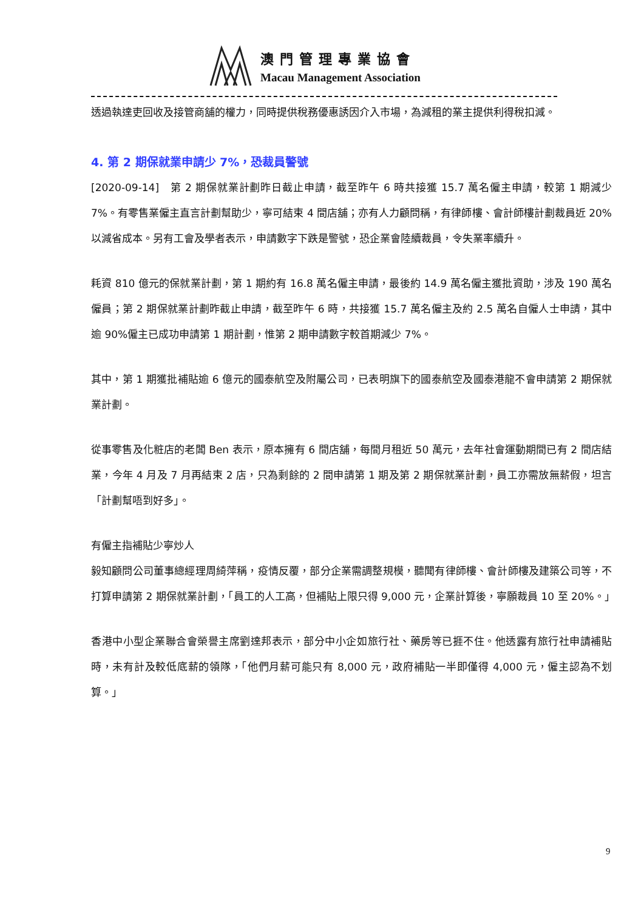澳門管理專業協會
Macau Management Association
透過執達吏回收及接管商舖的權力，同時提供稅務優惠誘因介入市場，為減租的業主提供利得稅扣減。
4. 第 2 期保就業申請少 7%，恐裁員警號
[2020-09-14]　第 2 期保就業計劃昨日截止申請，截至昨午 6 時共接獲 15.7 萬名僱主申請，較第 1 期減少 7%。有零售業僱主直言計劃幫助少，寧可結束 4 間店舖；亦有人力顧問稱，有律師樓、會計師樓計劃裁員近 20%以減省成本。另有工會及學者表示，申請數字下跌是警號，恐企業會陸續裁員，令失業率續升。
耗資 810 億元的保就業計劃，第 1 期約有 16.8 萬名僱主申請，最後約 14.9 萬名僱主獲批資助，涉及 190 萬名僱員；第 2 期保就業計劃昨截止申請，截至昨午 6 時，共接獲 15.7 萬名僱主及約 2.5 萬名自僱人士申請，其中逾 90%僱主已成功申請第 1 期計劃，惟第 2 期申請數字較首期減少 7%。
其中，第 1 期獲批補貼逾 6 億元的國泰航空及附屬公司，已表明旗下的國泰航空及國泰港龍不會申請第 2 期保就業計劃。
從事零售及化粧店的老闆 Ben 表示，原本擁有 6 間店舖，每間月租近 50 萬元，去年社會運動期間已有 2 間店結業，今年 4 月及 7 月再結束 2 店，只為剩餘的 2 間申請第 1 期及第 2 期保就業計劃，員工亦需放無薪假，坦言「計劃幫唔到好多」。
有僱主指補貼少寧炒人
毅知顧問公司董事總經理周綺萍稱，疫情反覆，部分企業需調整規模，聽聞有律師樓、會計師樓及建築公司等，不打算申請第 2 期保就業計劃，「員工的人工高，但補貼上限只得 9,000 元，企業計算後，寧願裁員 10 至 20%。」
香港中小型企業聯合會榮譽主席劉達邦表示，部分中小企如旅行社、藥房等已捱不住。他透露有旅行社申請補貼時，未有計及較低底薪的領隊，「他們月薪可能只有 8,000 元，政府補貼一半即僅得 4,000 元，僱主認為不划算。」
9